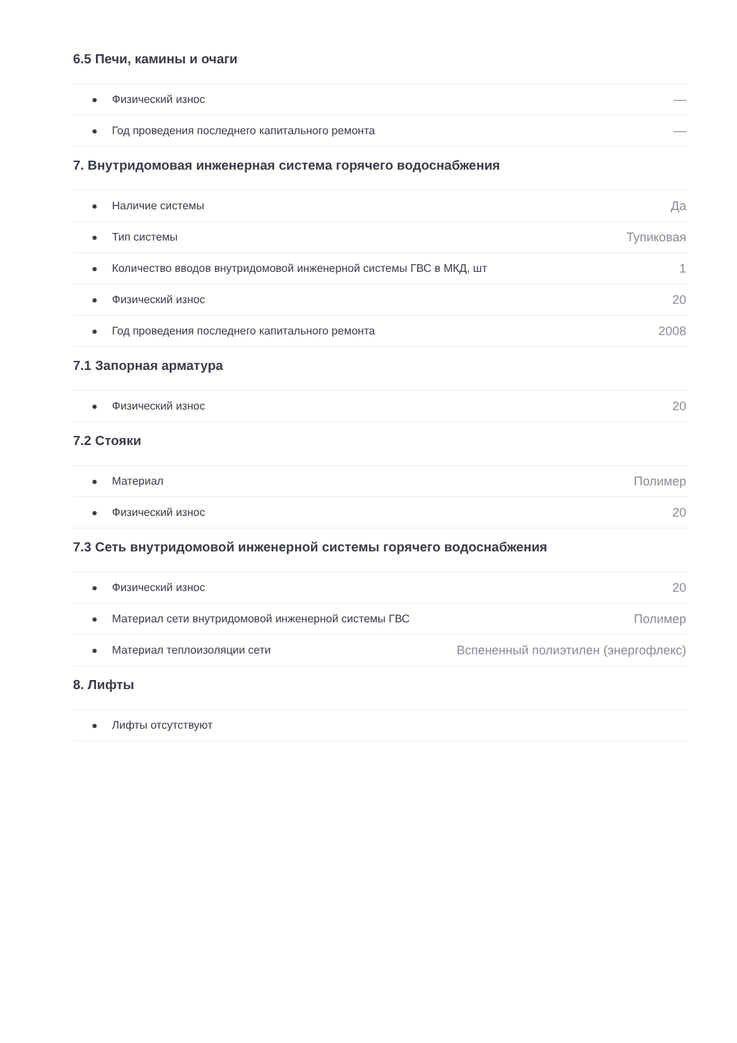6.5 Печи, камины и очаги
| Физический износ | — |
| Год проведения последнего капитального ремонта | — |
7. Внутридомовая инженерная система горячего водоснабжения
| Наличие системы | Да |
| Тип системы | Тупиковая |
| Количество вводов внутридомовой инженерной системы ГВС в МКД, шт | 1 |
| Физический износ | 20 |
| Год проведения последнего капитального ремонта | 2008 |
7.1 Запорная арматура
| Физический износ | 20 |
7.2 Стояки
| Материал | Полимер |
| Физический износ | 20 |
7.3 Сеть внутридомовой инженерной системы горячего водоснабжения
| Физический износ | 20 |
| Материал сети внутридомовой инженерной системы ГВС | Полимер |
| Материал теплоизоляции сети | Вспененный полиэтилен (энергофлекс) |
8. Лифты
| Лифты отсутствуют | |